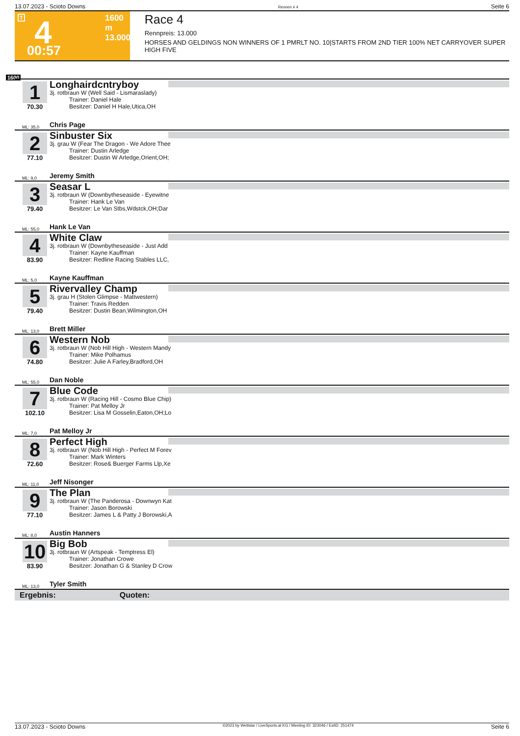13.07.2023 - Scioto Downs Rennen # 4 Seite 6
T 4 1600 m
13.000
00:57
Race 4
Rennpreis: 13.000
HORSES AND GELDINGS NON WINNERS OF 1 PMRLT NO. 10|STARTS FROM 2ND TIER 100% NET CARRYOVER SUPER HIGH FIVE
1600
1
70.30
Longhairdcntryboy
3j. rotbraun W (Well Said - Lismaraslady)
Trainer: Daniel Hale
Besitzer: Daniel H Hale,Utica,OH
ML: 35,0 Chris Page
2
77.10
Sinbuster Six
3j. grau W (Fear The Dragon - We Adore Thee
Trainer: Dustin Arledge
Besitzer: Dustin W Arledge,Orient,OH;
ML: 9,0 Jeremy Smith
3
79.40
Seasar L
3j. rotbraun W (Downbytheseaside - Eyewitne
Trainer: Hank Le Van
Besitzer: Le Van Stbs,Wdstck,OH;Dar
ML: 55,0 Hank Le Van
4
83.90
White Claw
3j. rotbraun W (Downbytheseaside - Just Add
Trainer: Kayne Kauffman
Besitzer: Redline Racing Stables LLC,
ML: 5,0 Kayne Kauffman
5
79.40
Rivervalley Champ
3j. grau H (Stolen Glimpse - Mattwestern)
Trainer: Travis Redden
Besitzer: Dustin Bean,Wilmington,OH
ML: 13,0 Brett Miller
6
74.80
Western Nob
3j. rotbraun W (Nob Hill High - Western Mandy
Trainer: Mike Polhamus
Besitzer: Julie A Farley,Bradford,OH
ML: 55,0 Dan Noble
7
102.10
Blue Code
3j. rotbraun W (Racing Hill - Cosmo Blue Chip)
Trainer: Pat Melloy Jr
Besitzer: Lisa M Gosselin,Eaton,OH;Lo
ML: 7,0 Pat Melloy Jr
8
72.60
Perfect High
3j. rotbraun W (Nob Hill High - Perfect M Forev
Trainer: Mark Winters
Besitzer: Rose& Buerger Farms Llp,Xe
ML: 11,0 Jeff Nisonger
9
77.10
The Plan
3j. rotbraun W (The Panderosa - Downwyn Kat
Trainer: Jason Borowski
Besitzer: James L & Patty J Borowski,A
ML: 8,0 Austin Hanners
10
83.90
Big Bob
3j. rotbraun W (Artspeak - Temptress El)
Trainer: Jonathan Crowe
Besitzer: Jonathan G & Stanley D Crow
ML: 13,0 Tyler Smith
Ergebnis: Quoten:
13.07.2023 - Scioto Downs ©2023 by Wettstar / LiveSports.at KG / Meeting ID: 323046 / ExtID: 251474 Seite 6